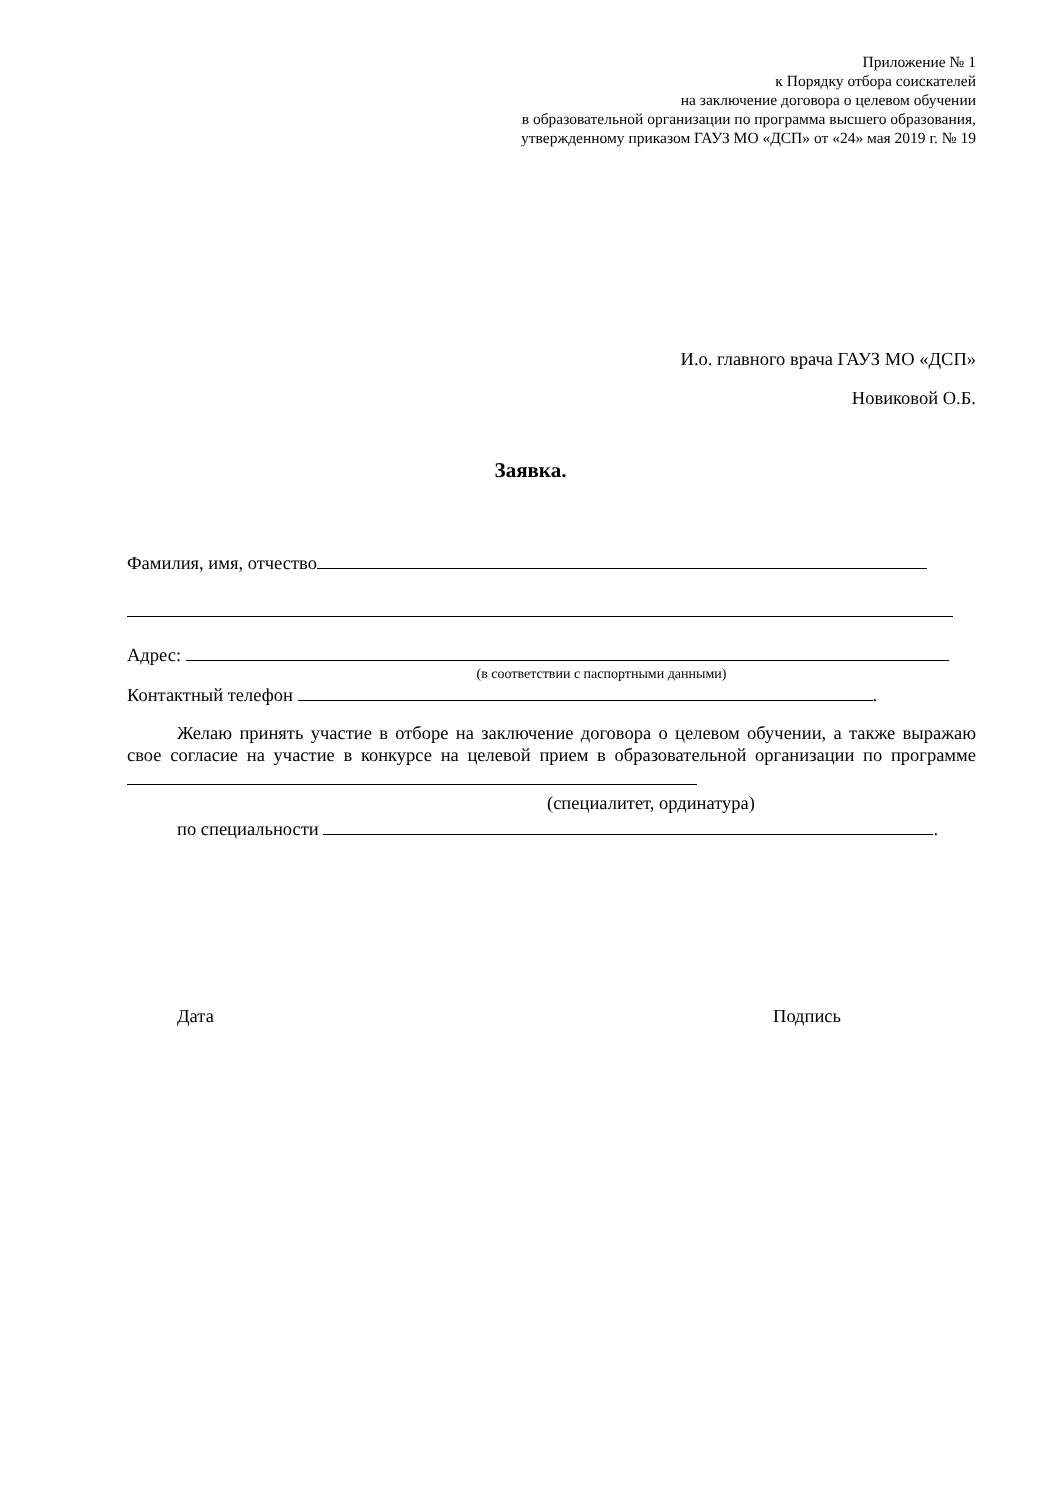Приложение № 1
к Порядку отбора соискателей
на заключение договора о целевом обучении
в образовательной организации по программа высшего образования,
утвержденному приказом ГАУЗ МО «ДСП» от «24» мая 2019 г. № 19
И.о. главного врача ГАУЗ МО «ДСП»
Новиковой О.Б.
Заявка.
Фамилия, имя, отчество
Адрес:
(в соответствии с паспортными данными)
Контактный телефон .
Желаю принять участие в отборе на заключение договора о целевом обучении, а также выражаю свое согласие на участие в конкурсе на целевой прием в образовательной организации по программе
(специалитет, ординатура)
по специальности .
Дата Подпись